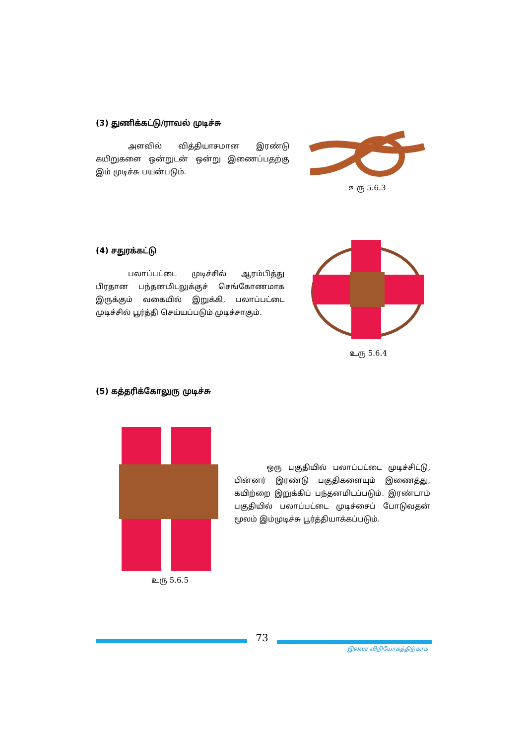(3) துணிக்கட்டு/ராவல் முடிச்சு
அளவில் வித்தியாசமான இரண்டு கயிறுகளை ஒன்றுடன் ஒன்று இணைப்பதற்கு இம் முடிச்சு பயன்படும்.
உரு 5.6.3
(4) சதுரக்கட்டு
பலாப்பட்டை முடிச்சில் ஆரம்பித்து பிரதான பந்தனமிடலுக்குச் செங்கோணமாக இருக்கும் வகையில் இறுக்கி, பலாப்பட்டை முடிச்சில் பூர்த்தி செய்யப்படும் முடிச்சாகும்.
உரு 5.6.4
(5) கத்தரிக்கோலுரு முடிச்சு
உரு 5.6.5
ஒரு பகுதியில் பலாப்பட்டை முடிச்சிட்டு, பின்னர் இரண்டு பகுதிகளையும் இணைத்து, கயிற்றை இறுக்கிப் பந்தனமிடப்படும். இரண்டாம் பகுதியில் பலாப்பட்டை முடிச்சைப் போடுவதன் மூலம் இம்முடிச்சு பூர்த்தியாக்கப்படும்.
73
இலவச விநியோகத்திற்காக